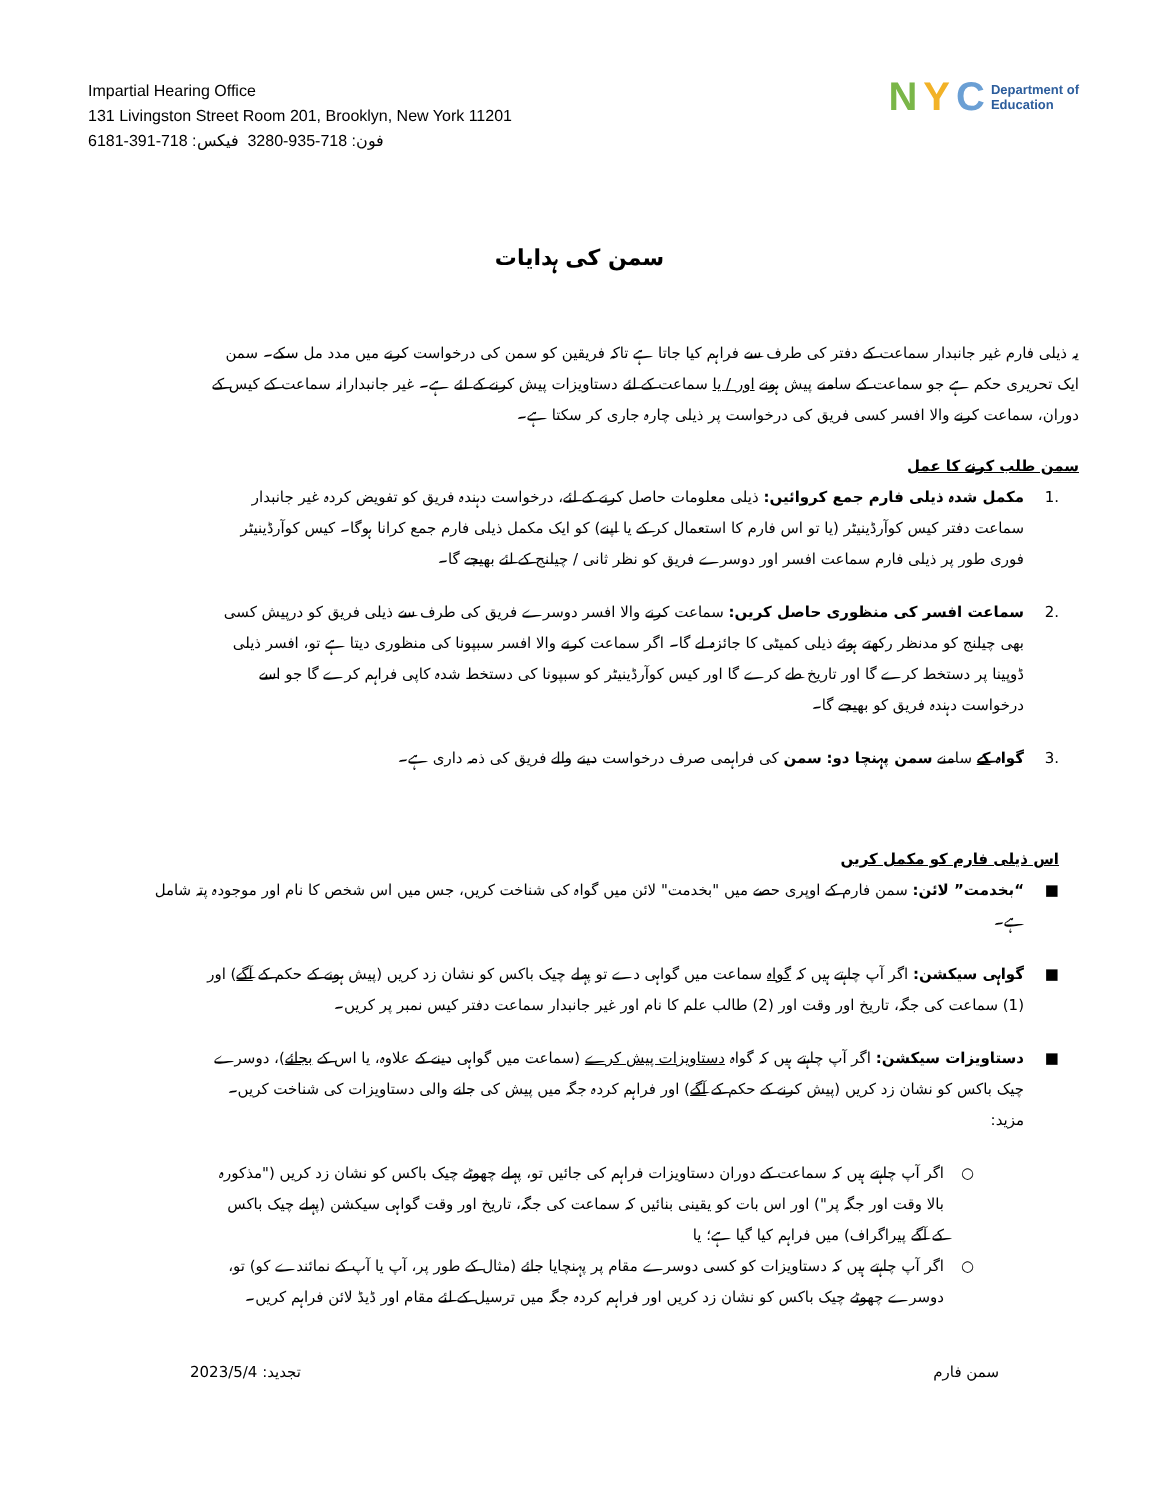Impartial Hearing Office
131 Livingston Street Room 201, Brooklyn, New York 11201
فون: 718-935-3280 فیکس: 718-391-6181
N Y C Department of
Education
سمن کی ہدایات
یہ ذیلی فارم غیر جانبدار سماعت کے دفتر کی طرف سے فراہم کیا جاتا ہے تاکہ فریقین کو سمن کی درخواست کرنے میں مدد مل سکے۔ سمن ایک تحریری حکم ہے جو سماعت کے سامنے پیش ہونے اور / یا سماعت کے لئے دستاویزات پیش کرنے کے لئے ہے۔ غیر جانبدارانہ سماعت کے کیس کے دوران، سماعت کرنے والا افسر کسی فریق کی درخواست پر ذیلی چارہ جاری کر سکتا ہے۔
سمن طلب کرنے کا عمل
.1 مکمل شدہ ذیلی فارم جمع کروائیں: ذیلی معلومات حاصل کرنے کے لئے، درخواست دہندہ فریق کو تفویض کردہ غیر جانبدار سماعت دفتر کیس کوآرڈینیٹر (یا تو اس فارم کا استعمال کر کے یا اپنے) کو ایک مکمل ذیلی فارم جمع کرانا ہوگا۔ کیس کوآرڈینیٹر فوری طور پر ذیلی فارم سماعت افسر اور دوسرے فریق کو نظر ثانی / چیلنج کے لئے بھیجے گا۔
.2 سماعت افسر کی منظوری حاصل کریں: سماعت کرنے والا افسر دوسرے فریق کی طرف سے ذیلی فریق کو درپیش کسی بھی چیلنج کو مدنظر رکھتے ہوئے ذیلی کمیٹی کا جائزہ لے گا۔ اگر سماعت کرنے والا افسر سبپونا کی منظوری دیتا ہے تو، افسر ذیلی ڈوپینا پر دستخط کرے گا اور تاریخ طے کرے گا اور کیس کوآرڈینیٹر کو سبپونا کی دستخط شدہ کاپی فراہم کرے گا جو اسے درخواست دہندہ فریق کو بھیجے گا۔
.3 گواہ کے سامنے سمن پہنچا دو: سمن کی فراہمی صرف درخواست دینے والے فریق کی ذمہ داری ہے۔
اس ذیلی فارم کو مکمل کریں
■ “بخدمت” لائن: سمن فارم کے اوپری حصے میں "بخدمت" لائن میں گواہ کی شناخت کریں، جس میں اس شخص کا نام اور موجودہ پتہ شامل ہے۔
■ گواہی سیکشن: اگر آپ چاہتے ہیں کہ گواہ سماعت میں گواہی دے تو پہلے چیک باکس کو نشان زد کریں (پیش ہونے کے حکم کے آگے) اور (1) سماعت کی جگہ، تاریخ اور وقت اور (2) طالب علم کا نام اور غیر جانبدار سماعت دفتر کیس نمبر پر کریں۔
■ دستاویزات سیکشن: اگر آپ چاہتے ہیں کہ گواہ دستاویزات پیش کرے (سماعت میں گواہی دینے کے علاوہ، یا اس کے بجائے)، دوسرے چیک باکس کو نشان زد کریں (پیش کرنے کے حکم کے آگے) اور فراہم کردہ جگہ میں پیش کی جانے والی دستاویزات کی شناخت کریں۔ مزید:
○ اگر آپ چاہتے ہیں کہ سماعت کے دوران دستاویزات فراہم کی جائیں تو، پہلے چھوٹے چیک باکس کو نشان زد کریں ("مذکورہ بالا وقت اور جگہ پر") اور اس بات کو یقینی بنائیں کہ سماعت کی جگہ، تاریخ اور وقت گواہی سیکشن (پہلے چیک باکس کے آگے پیراگراف) میں فراہم کیا گیا ہے؛ یا
○ اگر آپ چاہتے ہیں کہ دستاویزات کو کسی دوسرے مقام پر پہنچایا جائے (مثال کے طور پر، آپ یا آپ کے نمائندے کو) تو، دوسرے چھوٹے چیک باکس کو نشان زد کریں اور فراہم کردہ جگہ میں ترسیل کے لئے مقام اور ڈیڈ لائن فراہم کریں۔
تجدید: 2023/5/4 سمن فارم